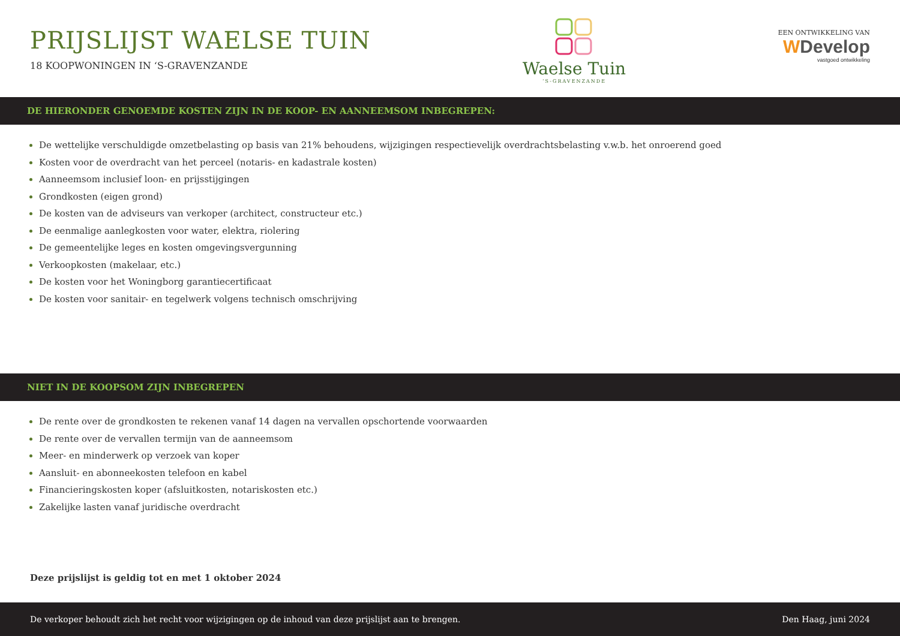PRIJSLIJST WAELSE TUIN
18 KOOPWONINGEN IN ‘S-GRAVENZANDE
Waelse Tuin
‘S-GRAVENZANDE
EEN ONTWIKKELING VAN
WDevelop
vastgoed ontwikkeling
DE HIERONDER GENOEMDE KOSTEN ZIJN IN DE KOOP- EN AANNEEMSOM INBEGREPEN:
De wettelijke verschuldigde omzetbelasting op basis van 21% behoudens, wijzigingen respectievelijk overdrachtsbelasting v.w.b. het onroerend goed
Kosten voor de overdracht van het perceel (notaris- en kadastrale kosten)
Aanneemsom inclusief loon- en prijsstijgingen
Grondkosten (eigen grond)
De kosten van de adviseurs van verkoper (architect, constructeur etc.)
De eenmalige aanlegkosten voor water, elektra, riolering
De gemeentelijke leges en kosten omgevingsvergunning
Verkoopkosten (makelaar, etc.)
De kosten voor het Woningborg garantiecertificaat
De kosten voor sanitair- en tegelwerk volgens technisch omschrijving
NIET IN DE KOOPSOM ZIJN INBEGREPEN
De rente over de grondkosten te rekenen vanaf 14 dagen na vervallen opschortende voorwaarden
De rente over de vervallen termijn van de aanneemsom
Meer- en minderwerk op verzoek van koper
Aansluit- en abonneekosten telefoon en kabel
Financieringskosten koper (afsluitkosten, notariskosten etc.)
Zakelijke lasten vanaf juridische overdracht
Deze prijslijst is geldig tot en met 1 oktober 2024
De verkoper behoudt zich het recht voor wijzigingen op de inhoud van deze prijslijst aan te brengen. Den Haag, juni 2024